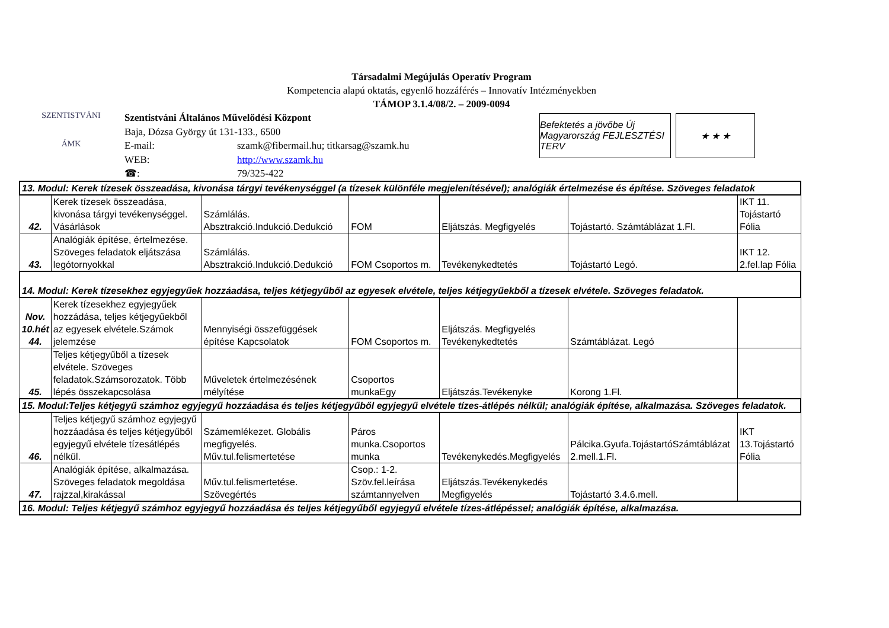Társadalmi Megújulás Operatív Program
Kompetencia alapú oktatás, egyenlő hozzáférés – Innovatív Intézményekben
TÁMOP 3.1.4/08/2. – 2009-0094
SZENTISTVÁNI
ÁMK
Szentistváni Általános Művelődési Központ
Baja, Dózsa György út 131-133., 6500
E-mail: szamk@fibermail.hu; titkarsag@szamk.hu
WEB: http://www.szamk.hu
☎: 79/325-422
Befektetés a jövőbe Új Magyarország FEJLESZTÉSI TERV
★ ★ ★
| 13. Modul: Kerek tízesek összeadása, kivonása tárgyi tevékenységgel (a tízesek különféle megjelenítésével); analógiák értelmezése és építése. Szöveges feladatok | | | | | | |
| 42. | Kerek tízesek összeadása, kivonása tárgyi tevékenységgel. Vásárlások | Számlálás. Absztrakció.Indukció.Dedukció | FOM | Eljátszás. Megfigyelés | Tojástartó. Számtáblázat 1.Fl. | IKT 11. Tojástartó Fólia |
| 43. | Analógiák építése, értelmezése. Szöveges feladatok eljátszása legótornyokkal | Számlálás. Absztrakció.Indukció.Dedukció | FOM Csoportos m. | Tevékenykedtetés | Tojástartó Legó. | IKT 12. 2.fel.lap Fólia |
| 14. Modul: Kerek tízesekhez egyjegyűek hozzáadása, teljes kétjegyűből az egyesek elvétele, teljes kétjegyűekből a tízesek elvétele. Szöveges feladatok. | | | | | | |
| Nov. 10.hét 44. | Kerek tízesekhez egyjegyűek hozzádása, teljes kétjegyűekből az egyesek elvétele.Számok jelemzése | Mennyiségi összefüggések építése Kapcsolatok | FOM Csoportos m. | Eljátszás. Megfigyelés Tevékenykedtetés | Számtáblázat. Legó | |
| 45. | Teljes kétjegyűből a tízesek elvétele. Szöveges feladatok.Számsorozatok. Több lépés összekapcsolása | Műveletek értelmezésének mélyítése | Csoportos munkaEgy | Eljátszás.Tevékenyke | Korong 1.Fl. | |
| 15. Modul:Teljes kétjegyű számhoz egyjegyű hozzáadása és teljes kétjegyűből egyjegyű elvétele tízes-átlépés nélkül; analógiák építése, alkalmazása. Szöveges feladatok. | | | | | | |
| 46. | Teljes kétjegyű számhoz egyjegyű hozzáadása és teljes kétjegyűből egyjegyű elvétele tízesátlépés nélkül. | Számemlékezet. Globális megfigyelés. Műv.tul.felismertetése | Páros munka.Csoportos munka | Tevékenykedés.Megfigyelés | Pálcika.Gyufa.TojástartóSzámtáblázat 2.mell.1.Fl. | IKT 13.Tojástartó Fólia |
| 47. | Analógiák építése, alkalmazása. Szöveges feladatok megoldása rajzzal,kirakással | Műv.tul.felismertetése. Szövegértés | Csop.: 1-2. Szöv.fel.leírása számtannyelven | Eljátszás.Tevékenykedés Megfigyelés | Tojástartó 3.4.6.mell. | |
| 16. Modul: Teljes kétjegyű számhoz egyjegyű hozzáadása és teljes kétjegyűből egyjegyű elvétele tízes-átlépéssel; analógiák építése, alkalmazása. | | | | | | |